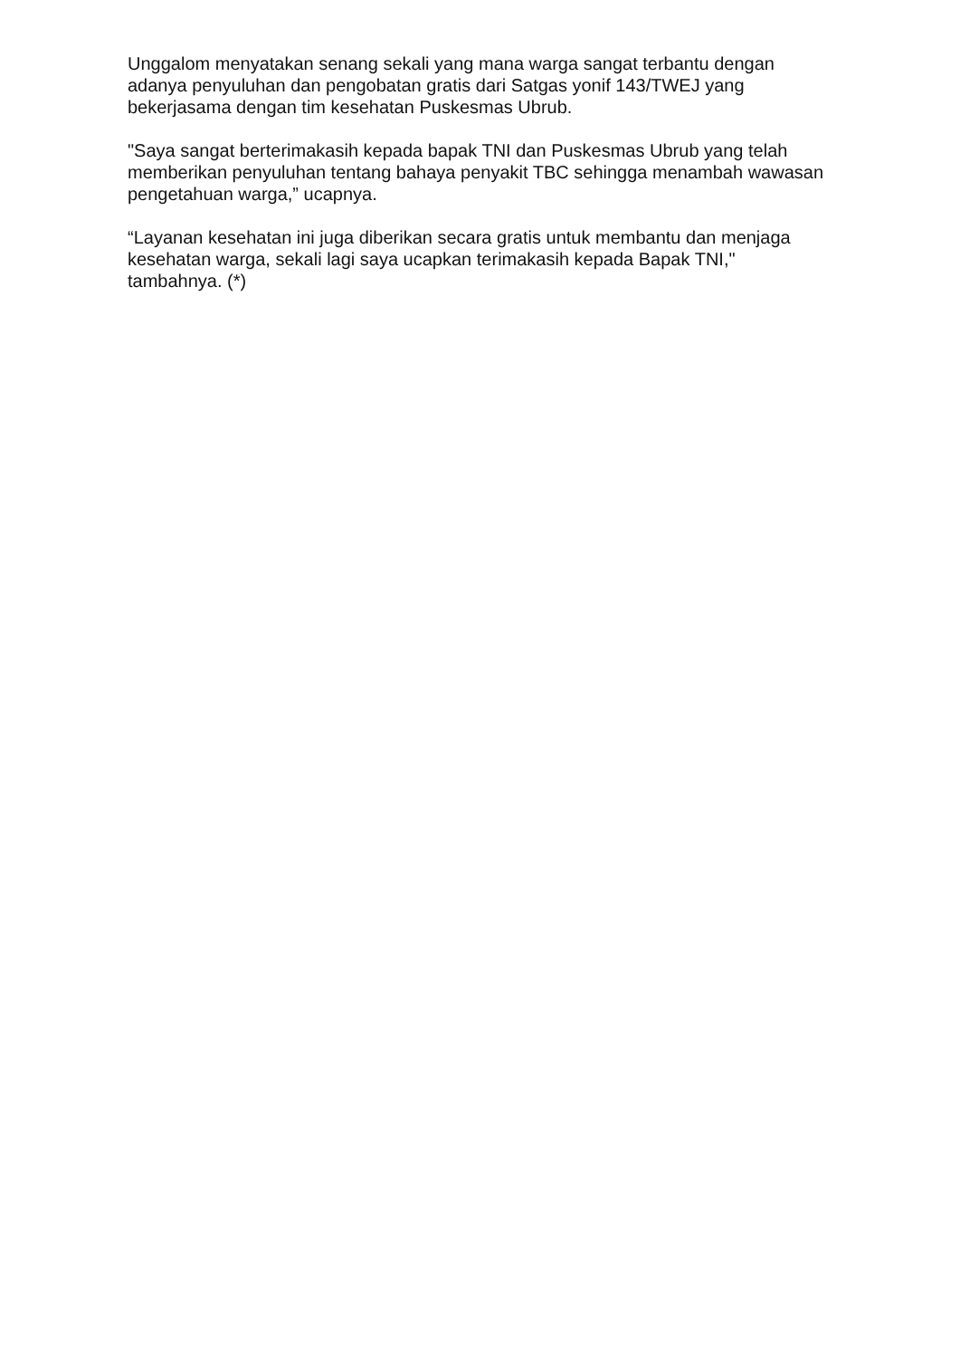Unggalom menyatakan senang sekali yang mana warga sangat terbantu dengan adanya penyuluhan dan pengobatan gratis dari Satgas yonif 143/TWEJ yang bekerjasama dengan tim kesehatan Puskesmas Ubrub.
"Saya sangat berterimakasih kepada bapak TNI dan Puskesmas Ubrub yang telah memberikan penyuluhan tentang bahaya penyakit TBC sehingga menambah wawasan pengetahuan warga,” ucapnya.
“Layanan kesehatan ini juga diberikan secara gratis untuk membantu dan menjaga kesehatan warga, sekali lagi saya ucapkan terimakasih kepada Bapak TNI," tambahnya. (*)